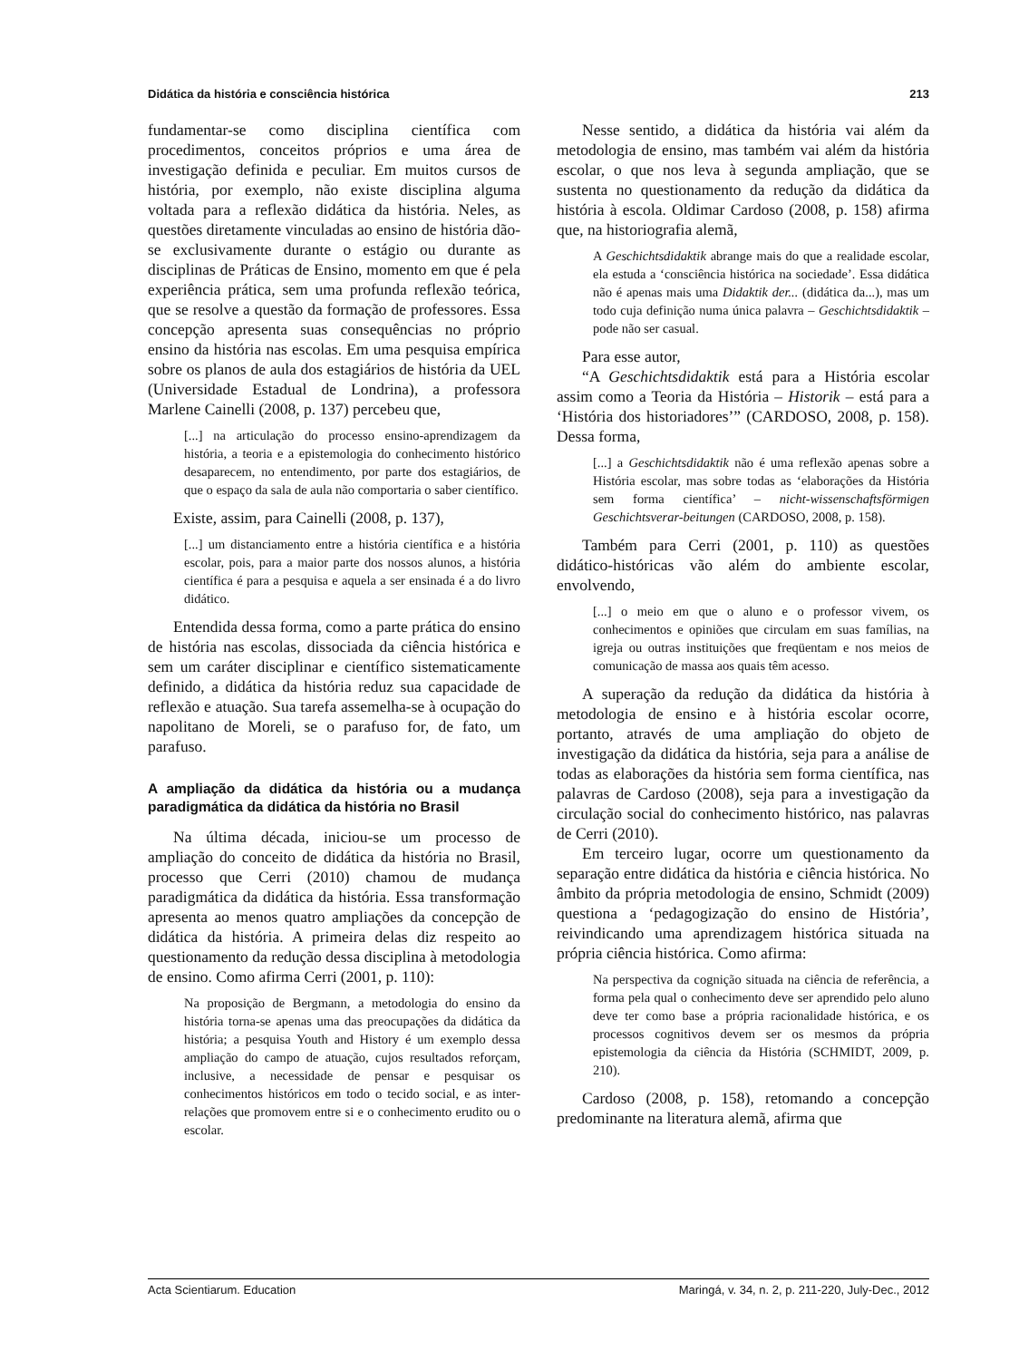Didática da história e consciência histórica 213
fundamentar-se como disciplina científica com procedimentos, conceitos próprios e uma área de investigação definida e peculiar. Em muitos cursos de história, por exemplo, não existe disciplina alguma voltada para a reflexão didática da história. Neles, as questões diretamente vinculadas ao ensino de história dão-se exclusivamente durante o estágio ou durante as disciplinas de Práticas de Ensino, momento em que é pela experiência prática, sem uma profunda reflexão teórica, que se resolve a questão da formação de professores. Essa concepção apresenta suas consequências no próprio ensino da história nas escolas. Em uma pesquisa empírica sobre os planos de aula dos estagiários de história da UEL (Universidade Estadual de Londrina), a professora Marlene Cainelli (2008, p. 137) percebeu que,
[...] na articulação do processo ensino-aprendizagem da história, a teoria e a epistemologia do conhecimento histórico desaparecem, no entendimento, por parte dos estagiários, de que o espaço da sala de aula não comportaria o saber científico.
Existe, assim, para Cainelli (2008, p. 137),
[...] um distanciamento entre a história científica e a história escolar, pois, para a maior parte dos nossos alunos, a história científica é para a pesquisa e aquela a ser ensinada é a do livro didático.
Entendida dessa forma, como a parte prática do ensino de história nas escolas, dissociada da ciência histórica e sem um caráter disciplinar e científico sistematicamente definido, a didática da história reduz sua capacidade de reflexão e atuação. Sua tarefa assemelha-se à ocupação do napolitano de Moreli, se o parafuso for, de fato, um parafuso.
A ampliação da didática da história ou a mudança paradigmática da didática da história no Brasil
Na última década, iniciou-se um processo de ampliação do conceito de didática da história no Brasil, processo que Cerri (2010) chamou de mudança paradigmática da didática da história. Essa transformação apresenta ao menos quatro ampliações da concepção de didática da história. A primeira delas diz respeito ao questionamento da redução dessa disciplina à metodologia de ensino. Como afirma Cerri (2001, p. 110):
Na proposição de Bergmann, a metodologia do ensino da história torna-se apenas uma das preocupações da didática da história; a pesquisa Youth and History é um exemplo dessa ampliação do campo de atuação, cujos resultados reforçam, inclusive, a necessidade de pensar e pesquisar os conhecimentos históricos em todo o tecido social, e as inter-relações que promovem entre si e o conhecimento erudito ou o escolar.
Nesse sentido, a didática da história vai além da metodologia de ensino, mas também vai além da história escolar, o que nos leva à segunda ampliação, que se sustenta no questionamento da redução da didática da história à escola. Oldimar Cardoso (2008, p. 158) afirma que, na historiografia alemã,
A Geschichtsdidaktik abrange mais do que a realidade escolar, ela estuda a ‘consciência histórica na sociedade’. Essa didática não é apenas mais uma Didaktik der... (didática da...), mas um todo cuja definição numa única palavra – Geschichtsdidaktik – pode não ser casual.
Para esse autor,
“A Geschichtsdidaktik está para a História escolar assim como a Teoria da História – Historik – está para a ‘História dos historiadores’” (CARDOSO, 2008, p. 158). Dessa forma,
[...] a Geschichtsdidaktik não é uma reflexão apenas sobre a História escolar, mas sobre todas as ‘elaborações da História sem forma científica’ – nicht-wissenschaftsförmigen Geschichtsverar-beitungen (CARDOSO, 2008, p. 158).
Também para Cerri (2001, p. 110) as questões didático-históricas vão além do ambiente escolar, envolvendo,
[...] o meio em que o aluno e o professor vivem, os conhecimentos e opiniões que circulam em suas famílias, na igreja ou outras instituições que freqüentam e nos meios de comunicação de massa aos quais têm acesso.
A superação da redução da didática da história à metodologia de ensino e à história escolar ocorre, portanto, através de uma ampliação do objeto de investigação da didática da história, seja para a análise de todas as elaborações da história sem forma científica, nas palavras de Cardoso (2008), seja para a investigação da circulação social do conhecimento histórico, nas palavras de Cerri (2010).
Em terceiro lugar, ocorre um questionamento da separação entre didática da história e ciência histórica. No âmbito da própria metodologia de ensino, Schmidt (2009) questiona a ‘pedagogização do ensino de História’, reivindicando uma aprendizagem histórica situada na própria ciência histórica. Como afirma:
Na perspectiva da cognição situada na ciência de referência, a forma pela qual o conhecimento deve ser aprendido pelo aluno deve ter como base a própria racionalidade histórica, e os processos cognitivos devem ser os mesmos da própria epistemologia da ciência da História (SCHMIDT, 2009, p. 210).
Cardoso (2008, p. 158), retomando a concepção predominante na literatura alemã, afirma que
Acta Scientiarum. Education Maringá, v. 34, n. 2, p. 211-220, July-Dec., 2012